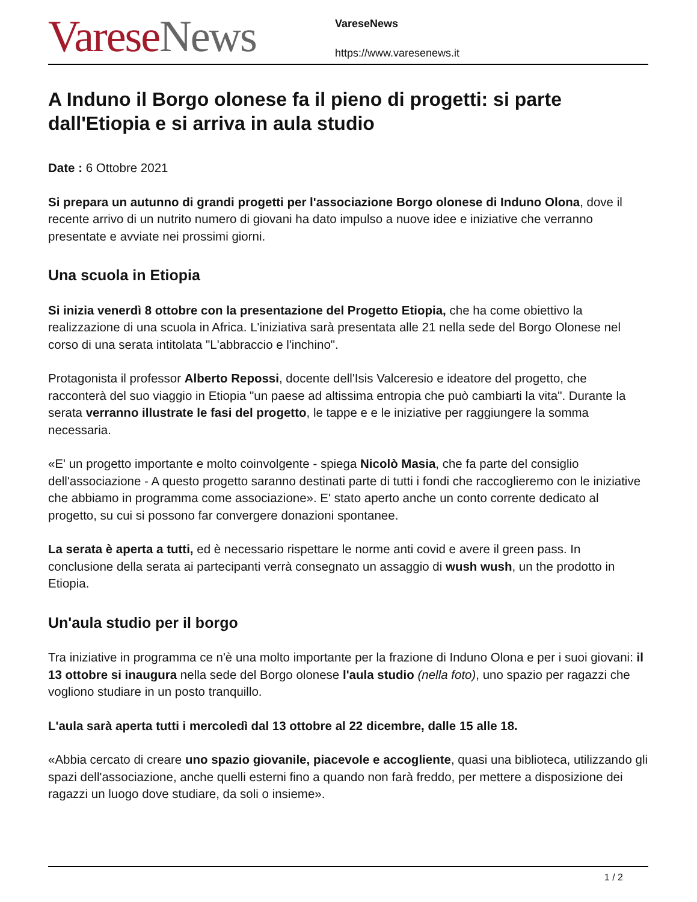Varese News
VareseNews
https://www.varesenews.it
A Induno il Borgo olonese fa il pieno di progetti: si parte dall'Etiopia e si arriva in aula studio
Date : 6 Ottobre 2021
Si prepara un autunno di grandi progetti per l'associazione Borgo olonese di Induno Olona, dove il recente arrivo di un nutrito numero di giovani ha dato impulso a nuove idee e iniziative che verranno presentate e avviate nei prossimi giorni.
Una scuola in Etiopia
Si inizia venerdì 8 ottobre con la presentazione del Progetto Etiopia, che ha come obiettivo la realizzazione di una scuola in Africa. L'iniziativa sarà presentata alle 21 nella sede del Borgo Olonese nel corso di una serata intitolata "L'abbraccio e l'inchino".
Protagonista il professor Alberto Repossi, docente dell'Isis Valceresio e ideatore del progetto, che racconterà del suo viaggio in Etiopia "un paese ad altissima entropia che può cambiarti la vita". Durante la serata verranno illustrate le fasi del progetto, le tappe e e le iniziative per raggiungere la somma necessaria.
«E' un progetto importante e molto coinvolgente - spiega Nicolò Masia, che fa parte del consiglio dell'associazione - A questo progetto saranno destinati parte di tutti i fondi che raccoglieremo con le iniziative che abbiamo in programma come associazione». E' stato aperto anche un conto corrente dedicato al progetto, su cui si possono far convergere donazioni spontanee.
La serata è aperta a tutti, ed è necessario rispettare le norme anti covid e avere il green pass. In conclusione della serata ai partecipanti verrà consegnato un assaggio di wush wush, un the prodotto in Etiopia.
Un'aula studio per il borgo
Tra iniziative in programma ce n'è una molto importante per la frazione di Induno Olona e per i suoi giovani: il 13 ottobre si inaugura nella sede del Borgo olonese l'aula studio (nella foto), uno spazio per ragazzi che vogliono studiare in un posto tranquillo.
L'aula sarà aperta tutti i mercoledì dal 13 ottobre al 22 dicembre, dalle 15 alle 18.
«Abbia cercato di creare uno spazio giovanile, piacevole e accogliente, quasi una biblioteca, utilizzando gli spazi dell'associazione, anche quelli esterni fino a quando non farà freddo, per mettere a disposizione dei ragazzi un luogo dove studiare, da soli o insieme».
1 / 2